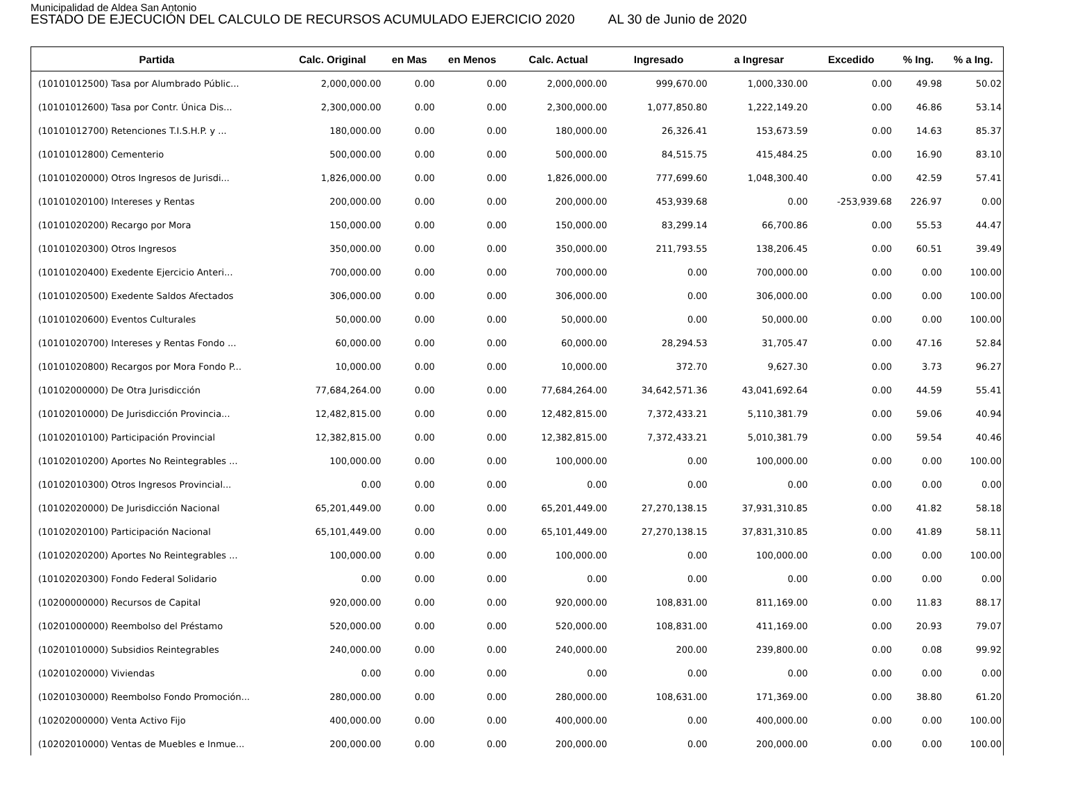Municipalidad de Aldea San Antonio
ESTADO DE EJECUCIÓN DEL CALCULO DE RECURSOS ACUMULADO EJERCICIO 2020 AL 30 de Junio de 2020
| Partida | Calc. Original | en Mas | en Menos | Calc. Actual | Ingresado | a Ingresar | Excedido | % Ing. | % a Ing. |
| --- | --- | --- | --- | --- | --- | --- | --- | --- | --- |
| (10101012500) Tasa por Alumbrado Públic... | 2,000,000.00 | 0.00 | 0.00 | 2,000,000.00 | 999,670.00 | 1,000,330.00 | 0.00 | 49.98 | 50.02 |
| (10101012600) Tasa por Contr. Única Dis... | 2,300,000.00 | 0.00 | 0.00 | 2,300,000.00 | 1,077,850.80 | 1,222,149.20 | 0.00 | 46.86 | 53.14 |
| (10101012700) Retenciones T.I.S.H.P. y ... | 180,000.00 | 0.00 | 0.00 | 180,000.00 | 26,326.41 | 153,673.59 | 0.00 | 14.63 | 85.37 |
| (10101012800) Cementerio | 500,000.00 | 0.00 | 0.00 | 500,000.00 | 84,515.75 | 415,484.25 | 0.00 | 16.90 | 83.10 |
| (10101020000) Otros Ingresos de Jurisdi... | 1,826,000.00 | 0.00 | 0.00 | 1,826,000.00 | 777,699.60 | 1,048,300.40 | 0.00 | 42.59 | 57.41 |
| (10101020100) Intereses y Rentas | 200,000.00 | 0.00 | 0.00 | 200,000.00 | 453,939.68 | 0.00 | -253,939.68 | 226.97 | 0.00 |
| (10101020200) Recargo por Mora | 150,000.00 | 0.00 | 0.00 | 150,000.00 | 83,299.14 | 66,700.86 | 0.00 | 55.53 | 44.47 |
| (10101020300) Otros Ingresos | 350,000.00 | 0.00 | 0.00 | 350,000.00 | 211,793.55 | 138,206.45 | 0.00 | 60.51 | 39.49 |
| (10101020400) Exedente Ejercicio Anteri... | 700,000.00 | 0.00 | 0.00 | 700,000.00 | 0.00 | 700,000.00 | 0.00 | 0.00 | 100.00 |
| (10101020500) Exedente Saldos Afectados | 306,000.00 | 0.00 | 0.00 | 306,000.00 | 0.00 | 306,000.00 | 0.00 | 0.00 | 100.00 |
| (10101020600) Eventos Culturales | 50,000.00 | 0.00 | 0.00 | 50,000.00 | 0.00 | 50,000.00 | 0.00 | 0.00 | 100.00 |
| (10101020700) Intereses y Rentas Fondo ... | 60,000.00 | 0.00 | 0.00 | 60,000.00 | 28,294.53 | 31,705.47 | 0.00 | 47.16 | 52.84 |
| (10101020800) Recargos por Mora Fondo P... | 10,000.00 | 0.00 | 0.00 | 10,000.00 | 372.70 | 9,627.30 | 0.00 | 3.73 | 96.27 |
| (10102000000) De Otra Jurisdicción | 77,684,264.00 | 0.00 | 0.00 | 77,684,264.00 | 34,642,571.36 | 43,041,692.64 | 0.00 | 44.59 | 55.41 |
| (10102010000) De Jurisdicción Provincia... | 12,482,815.00 | 0.00 | 0.00 | 12,482,815.00 | 7,372,433.21 | 5,110,381.79 | 0.00 | 59.06 | 40.94 |
| (10102010100) Participación Provincial | 12,382,815.00 | 0.00 | 0.00 | 12,382,815.00 | 7,372,433.21 | 5,010,381.79 | 0.00 | 59.54 | 40.46 |
| (10102010200) Aportes No Reintegrables ... | 100,000.00 | 0.00 | 0.00 | 100,000.00 | 0.00 | 100,000.00 | 0.00 | 0.00 | 100.00 |
| (10102010300) Otros Ingresos Provincial... | 0.00 | 0.00 | 0.00 | 0.00 | 0.00 | 0.00 | 0.00 | 0.00 | 0.00 |
| (10102020000) De Jurisdicción Nacional | 65,201,449.00 | 0.00 | 0.00 | 65,201,449.00 | 27,270,138.15 | 37,931,310.85 | 0.00 | 41.82 | 58.18 |
| (10102020100) Participación Nacional | 65,101,449.00 | 0.00 | 0.00 | 65,101,449.00 | 27,270,138.15 | 37,831,310.85 | 0.00 | 41.89 | 58.11 |
| (10102020200) Aportes No Reintegrables ... | 100,000.00 | 0.00 | 0.00 | 100,000.00 | 0.00 | 100,000.00 | 0.00 | 0.00 | 100.00 |
| (10102020300) Fondo Federal Solidario | 0.00 | 0.00 | 0.00 | 0.00 | 0.00 | 0.00 | 0.00 | 0.00 | 0.00 |
| (10200000000) Recursos de Capital | 920,000.00 | 0.00 | 0.00 | 920,000.00 | 108,831.00 | 811,169.00 | 0.00 | 11.83 | 88.17 |
| (10201000000) Reembolso del Préstamo | 520,000.00 | 0.00 | 0.00 | 520,000.00 | 108,831.00 | 411,169.00 | 0.00 | 20.93 | 79.07 |
| (10201010000) Subsidios Reintegrables | 240,000.00 | 0.00 | 0.00 | 240,000.00 | 200.00 | 239,800.00 | 0.00 | 0.08 | 99.92 |
| (10201020000) Viviendas | 0.00 | 0.00 | 0.00 | 0.00 | 0.00 | 0.00 | 0.00 | 0.00 | 0.00 |
| (10201030000) Reembolso Fondo Promoción... | 280,000.00 | 0.00 | 0.00 | 280,000.00 | 108,631.00 | 171,369.00 | 0.00 | 38.80 | 61.20 |
| (10202000000) Venta Activo Fijo | 400,000.00 | 0.00 | 0.00 | 400,000.00 | 0.00 | 400,000.00 | 0.00 | 0.00 | 100.00 |
| (10202010000) Ventas de Muebles e Inmue... | 200,000.00 | 0.00 | 0.00 | 200,000.00 | 0.00 | 200,000.00 | 0.00 | 0.00 | 100.00 |